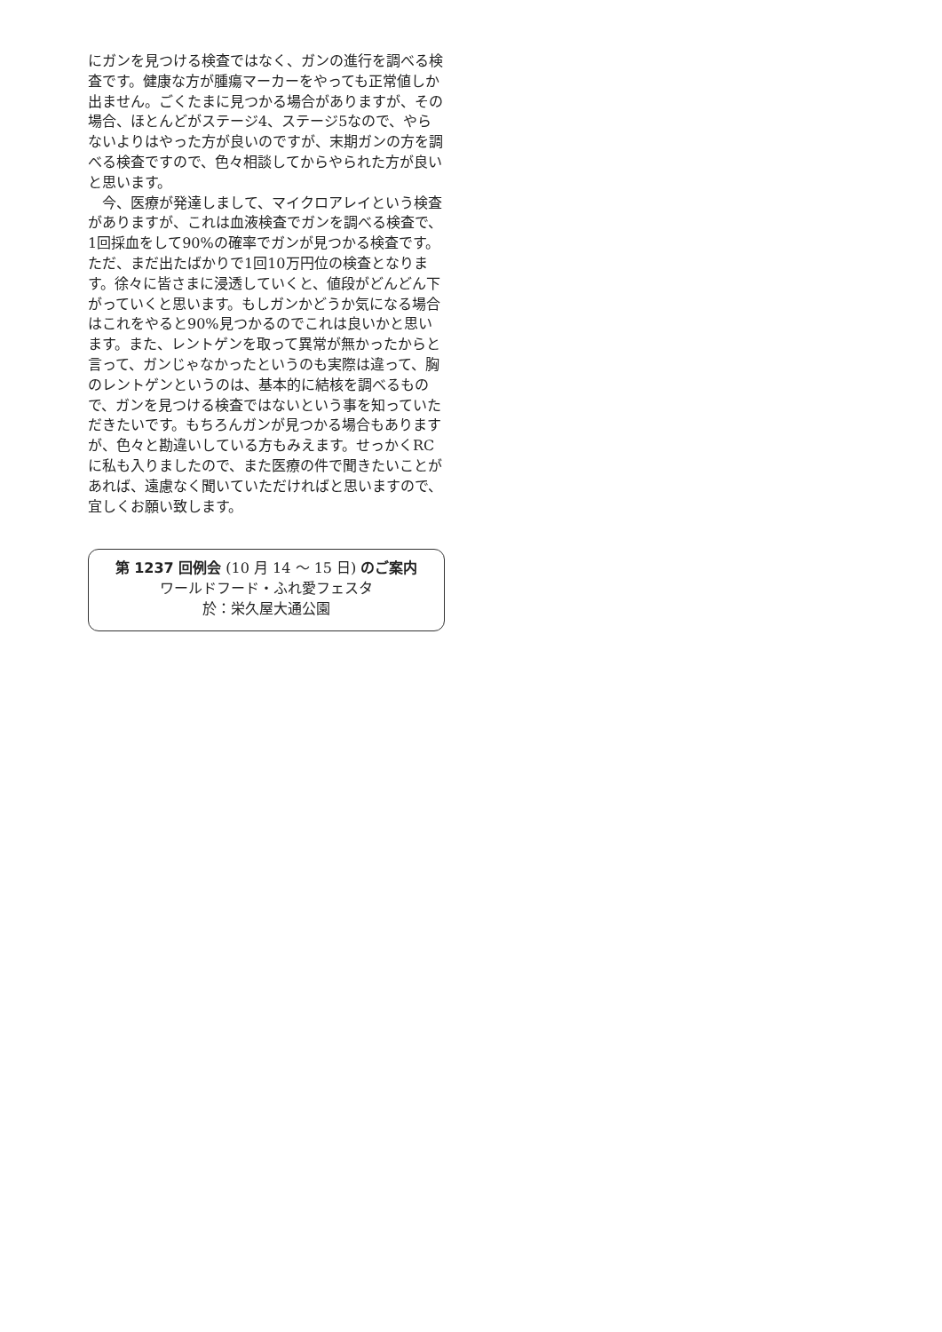にガンを見つける検査ではなく、ガンの進行を調べる検査です。健康な方が腫瘍マーカーをやっても正常値しか出ません。ごくたまに見つかる場合がありますが、その場合、ほとんどがステージ4、ステージ5なので、やらないよりはやった方が良いのですが、末期ガンの方を調べる検査ですので、色々相談してからやられた方が良いと思います。
　今、医療が発達しまして、マイクロアレイという検査がありますが、これは血液検査でガンを調べる検査で、1回採血をして90%の確率でガンが見つかる検査です。ただ、まだ出たばかりで1回10万円位の検査となります。徐々に皆さまに浸透していくと、値段がどんどん下がっていくと思います。もしガンかどうか気になる場合はこれをやると90%見つかるのでこれは良いかと思います。また、レントゲンを取って異常が無かったからと言って、ガンじゃなかったというのも実際は違って、胸のレントゲンというのは、基本的に結核を調べるもので、ガンを見つける検査ではないという事を知っていただきたいです。もちろんガンが見つかる場合もありますが、色々と勘違いしている方もみえます。せっかくRCに私も入りましたので、また医療の件で聞きたいことがあれば、遠慮なく聞いていただければと思いますので、宜しくお願い致します。
第 1237 回例会 (10 月 14 ～ 15 日) のご案内
ワールドフード・ふれ愛フェスタ
於：栄久屋大通公園